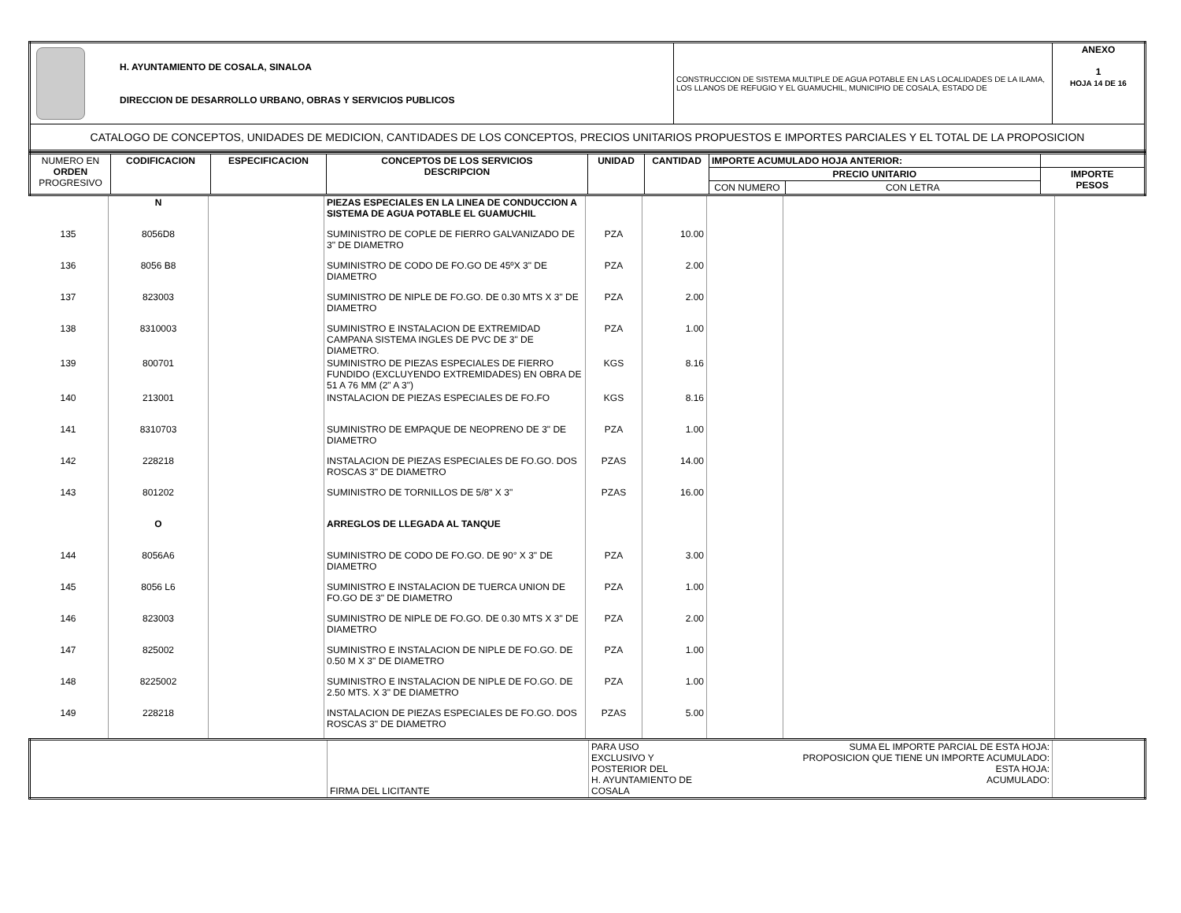| H. AYUNTAMIENTO DE COSALA, SINALOA DIRECCION DE DESARROLLO URBANO, OBRAS Y SERVICIOS PUBLICOS | CONSTRUCCION DE SISTEMA MULTIPLE DE AGUA POTABLE EN LAS LOCALIDADES DE LA ILAMA, LOS LLANOS DE REFUGIO Y EL GUAMUCHIL, MUNICIPIO DE COSALA, ESTADO DE | ANEXO 1 HOJA 14 DE 16 |
| CATALOGO DE CONCEPTOS, UNIDADES DE MEDICION, CANTIDADES DE LOS CONCEPTOS, PRECIOS UNITARIOS PROPUESTOS E IMPORTES PARCIALES Y EL TOTAL DE LA PROPOSICION | | |
| NUMERO EN ORDEN PROGRESIVO | CODIFICACION | ESPECIFICACION | CONCEPTOS DE LOS SERVICIOS DESCRIPCION | UNIDAD | CANTIDAD | IMPORTE ACUMULADO HOJA ANTERIOR: | | |
| | | | | | | PRECIO UNITARIO | | IMPORTE PESOS |
| | | | | | | CON NUMERO | CON LETRA | |
| | N | | PIEZAS ESPECIALES EN LA LINEA DE CONDUCCION A SISTEMA DE AGUA POTABLE EL GUAMUCHIL | | | | | |
| 135 | 8056D8 | | SUMINISTRO DE COPLE DE FIERRO GALVANIZADO DE 3" DE DIAMETRO | PZA | 10.00 | | | |
| 136 | 8056 B8 | | SUMINISTRO DE CODO DE FO.GO DE 45ºX 3" DE DIAMETRO | PZA | 2.00 | | | |
| 137 | 823003 | | SUMINISTRO DE NIPLE DE FO.GO. DE 0.30 MTS X 3" DE DIAMETRO | PZA | 2.00 | | | |
| 138 | 8310003 | | SUMINISTRO E INSTALACION DE EXTREMIDAD CAMPANA SISTEMA INGLES DE PVC DE 3" DE DIAMETRO. | PZA | 1.00 | | | |
| 139 | 800701 | | SUMINISTRO DE PIEZAS ESPECIALES DE FIERRO FUNDIDO (EXCLUYENDO EXTREMIDADES) EN OBRA DE 51 A 76 MM (2" A 3") | KGS | 8.16 | | | |
| 140 | 213001 | | INSTALACION DE PIEZAS ESPECIALES DE FO.FO | KGS | 8.16 | | | |
| 141 | 8310703 | | SUMINISTRO DE EMPAQUE DE NEOPRENO DE 3" DE DIAMETRO | PZA | 1.00 | | | |
| 142 | 228218 | | INSTALACION DE PIEZAS ESPECIALES DE FO.GO. DOS ROSCAS 3" DE DIAMETRO | PZAS | 14.00 | | | |
| 143 | 801202 | | SUMINISTRO DE TORNILLOS DE 5/8" X 3" | PZAS | 16.00 | | | |
| | O | | ARREGLOS DE LLEGADA AL TANQUE | | | | | |
| 144 | 8056A6 | | SUMINISTRO DE CODO DE FO.GO. DE 90° X 3" DE DIAMETRO | PZA | 3.00 | | | |
| 145 | 8056 L6 | | SUMINISTRO E INSTALACION DE TUERCA UNION DE FO.GO DE 3" DE DIAMETRO | PZA | 1.00 | | | |
| 146 | 823003 | | SUMINISTRO DE NIPLE DE FO.GO. DE 0.30 MTS X 3" DE DIAMETRO | PZA | 2.00 | | | |
| 147 | 825002 | | SUMINISTRO E INSTALACION DE NIPLE DE FO.GO. DE 0.50 M X 3" DE DIAMETRO | PZA | 1.00 | | | |
| 148 | 8225002 | | SUMINISTRO E INSTALACION DE NIPLE DE FO.GO. DE 2.50 MTS. X 3" DE DIAMETRO | PZA | 1.00 | | | |
| 149 | 228218 | | INSTALACION DE PIEZAS ESPECIALES DE FO.GO. DOS ROSCAS 3" DE DIAMETRO | PZAS | 5.00 | | | |
| | FIRMA DEL LICITANTE | PARA USO EXCLUSIVO Y POSTERIOR DEL H. AYUNTAMIENTO DE COSALA | SUMA EL IMPORTE PARCIAL DE ESTA HOJA: PROPOSICION QUE TIENE UN IMPORTE ACUMULADO: ESTA HOJA: ACUMULADO: | |